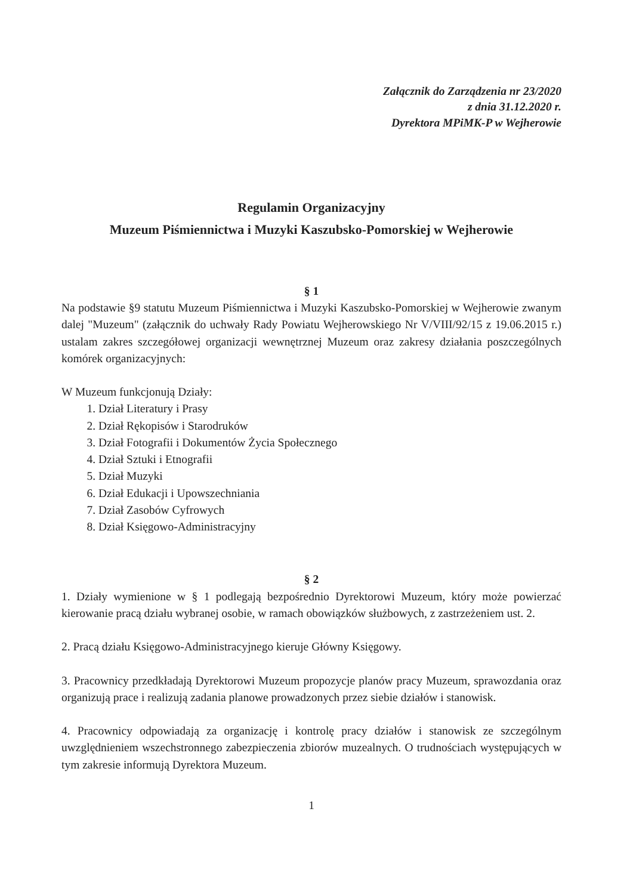Załącznik do Zarządzenia nr 23/2020
z dnia 31.12.2020 r.
Dyrektora MPiMK-P w Wejherowie
Regulamin Organizacyjny
Muzeum Piśmiennictwa i Muzyki Kaszubsko-Pomorskiej w Wejherowie
§ 1
Na podstawie §9 statutu Muzeum Piśmiennictwa i Muzyki Kaszubsko-Pomorskiej w Wejherowie zwanym dalej "Muzeum" (załącznik do uchwały Rady Powiatu Wejherowskiego Nr V/VIII/92/15 z 19.06.2015 r.) ustalam zakres szczegółowej organizacji wewnętrznej Muzeum oraz zakresy działania poszczególnych komórek organizacyjnych:
W Muzeum funkcjonują Działy:
1. Dział Literatury i Prasy
2. Dział Rękopisów i Starodruków
3. Dział Fotografii i Dokumentów Życia Społecznego
4. Dział Sztuki i Etnografii
5. Dział Muzyki
6. Dział Edukacji i Upowszechniania
7. Dział Zasobów Cyfrowych
8. Dział Księgowo-Administracyjny
§ 2
1. Działy wymienione w § 1 podlegają bezpośrednio Dyrektorowi Muzeum, który może powierzać kierowanie pracą działu wybranej osobie, w ramach obowiązków służbowych, z zastrzeżeniem ust. 2.
2. Pracą działu Księgowo-Administracyjnego kieruje Główny Księgowy.
3. Pracownicy przedkładają Dyrektorowi Muzeum propozycje planów pracy Muzeum, sprawozdania oraz organizują prace i realizują zadania planowe prowadzonych przez siebie działów i stanowisk.
4. Pracownicy odpowiadają za organizację i kontrolę pracy działów i stanowisk ze szczególnym uwzględnieniem wszechstronnego zabezpieczenia zbiorów muzealnych. O trudnościach występujących w tym zakresie informują Dyrektora Muzeum.
1